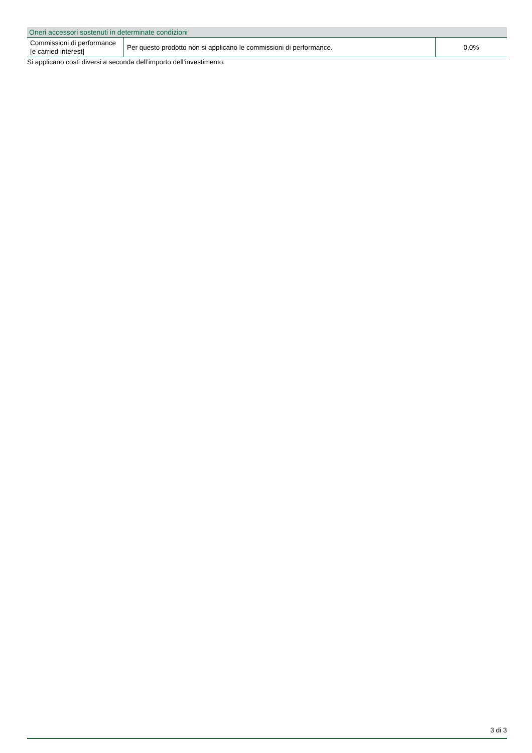| Oneri accessori sostenuti in determinate condizioni | | |
| --- | --- | --- |
| Commissioni di performance [e carried interest] | Per questo prodotto non si applicano le commissioni di performance. | 0,0% |
Si applicano costi diversi a seconda dell’importo dell’investimento.
3 di 3